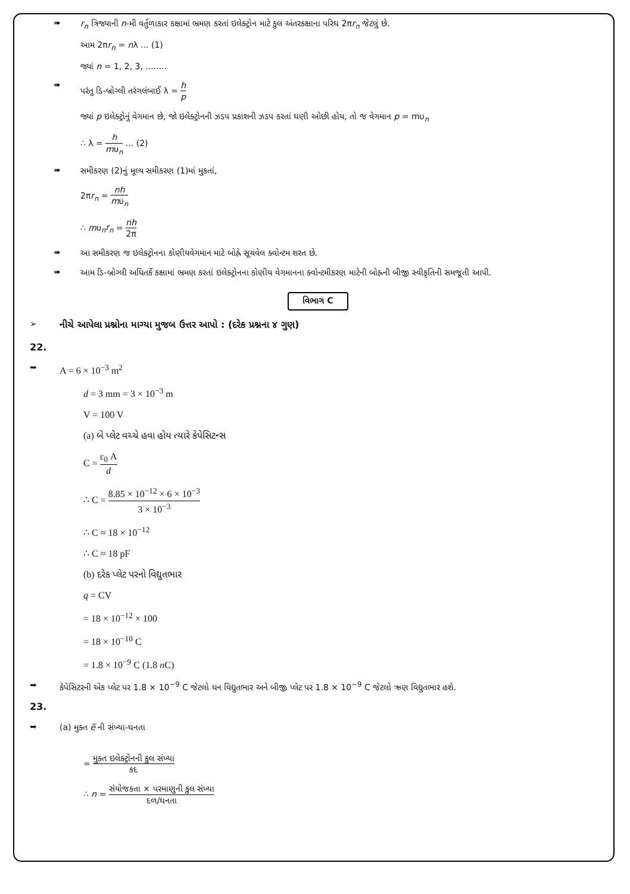➠
r<sub>n</sub> ત્રિજ્યાની n-મી વર્તુળાકાર કક્ષામાં ભ્રમણ કરતાં ઇલેક્ટ્રોન માટે કુલ અંતરકક્ષાના પરિઘ 2πr<sub>n</sub> જેટલું છે.
આમ 2πr<sub>n</sub> = nλ ... (1)
જ્યાં n = 1, 2, 3, ........
➠
પરંતુ ડિ-બ્રોગ્લી તરંગલંબાઈ λ = h p
જ્યાં p ઇલેક્ટ્રોનું વેગમાન છે, જો ઇલેક્ટ્રોનની ઝડપ પ્રકાશની ઝડપ કરતાં ઘણી ઓછી હોય, તો જ વેગમાન p = mυ<sub>n</sub>
∴ λ = h mυ<sub>n</sub> ... (2)
➠
સમીકરણ (2)નું મૂલ્ય સમીકરણ (1)માં મુકતાં,
2πr<sub>n</sub> = nh mυ<sub>n</sub>
∴ mυ<sub>n</sub>r<sub>n</sub> = nh 2π
➠
આ સમીકરણ જ ઇલેક્ટ્રોનના કોણીયવેગમાન માટે બોહ્રે સૂચવેલ ક્વોન્ટમ શરત છે.
➠
આમ ડિ-બ્રોગ્લી અધિતર્કે કક્ષામાં ભ્રમણ કરતાં ઇલેક્ટ્રોનના કોણીય વેગમાનના ક્વોન્ટમીકરણ માટેની બોહ્રની બીજી સ્વીકૃતિની સમજૂતી આપી.
વિભાગ C
➢ નીચે આપેલા પ્રશ્નોના માગ્યા મુજબ ઉત્તર આપો : (દરેક પ્રશ્નના ૪ ગુણ)
22.
➥
A = 6 × 10<sup>−3</sup> m<sup>2</sup>
d = 3 mm = 3 × 10<sup>−3</sup> m
V = 100 V
(a) બે પ્લેટ વચ્ચે હવા હોય ત્યારે કેપેસિટન્સ
C = ε<sub>0</sub> A d
∴ C = 8.85 × 10<sup>−12</sup> × 6 × 10<sup>−3</sup> 3 × 10<sup>−3</sup>
∴ C ≈ 18 × 10<sup>−12</sup>
∴ C ≈ 18 pF
(b) દરેક પ્લેટ પરનો વિદ્યુતભાર
q = CV
= 18 × 10<sup>−12</sup> × 100
= 18 × 10<sup>−10</sup> C
= 1.8 × 10<sup>−9</sup> C (1.8 n C)
➥
કેપેસિટરની એક પ્લેટ પર 1.8 × 10<sup>−9</sup> C જેટલો ધન વિદ્યુતભાર અને બીજી પ્લેટ પર 1.8 × 10<sup>−9</sup> C જેટલો ઋણ વિદ્યુતભાર હશે.
23.
➥
(a) મુક્ત e̅ ની સંખ્યા-ઘનતા
= મુક્ત ઇલેક્ટ્રોનની કુલ સંખ્યા કદ
∴ n = સંયોજકતા × પરમાણુની કુલ સંખ્યા દળ/ઘનતા